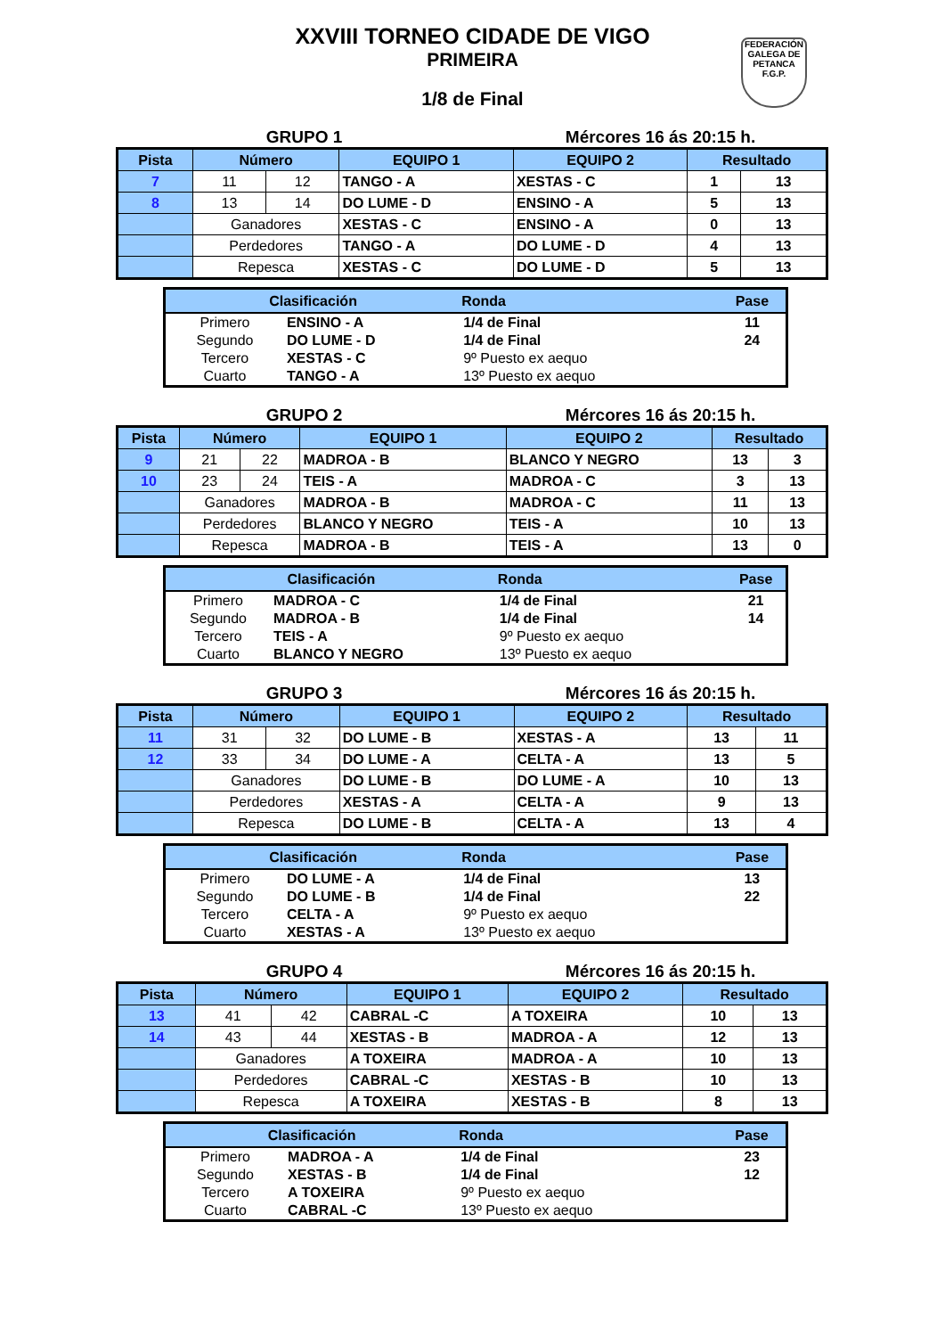XXVIII TORNEO CIDADE DE VIGO
PRIMEIRA
1/8 de Final
FEDERACIÓN GALEGA DE PETANCA
F.G.P.
GRUPO 1 Mércores 16 ás 20:15 h.
| Pista | Número | | EQUIPO 1 | EQUIPO 2 | Resultado | |
| --- | --- | --- | --- | --- | --- | --- |
| 7 | 11 | 12 | TANGO - A | XESTAS - C | 1 | 13 |
| 8 | 13 | 14 | DO LUME - D | ENSINO - A | 5 | 13 |
| | Ganadores | | XESTAS - C | ENSINO - A | 0 | 13 |
| | Perdedores | | TANGO - A | DO LUME - D | 4 | 13 |
| | Repesca | | XESTAS - C | DO LUME - D | 5 | 13 |
| Clasificación | | Ronda | Pase |
| --- | --- | --- | --- |
| Primero | ENSINO - A | 1/4 de Final | 11 |
| Segundo | DO LUME - D | 1/4 de Final | 24 |
| Tercero | XESTAS - C | 9º Puesto ex aequo | |
| Cuarto | TANGO - A | 13º Puesto ex aequo | |
GRUPO 2 Mércores 16 ás 20:15 h.
| Pista | Número | | EQUIPO 1 | EQUIPO 2 | Resultado | |
| --- | --- | --- | --- | --- | --- | --- |
| 9 | 21 | 22 | MADROA - B | BLANCO Y NEGRO | 13 | 3 |
| 10 | 23 | 24 | TEIS - A | MADROA - C | 3 | 13 |
| | Ganadores | | MADROA - B | MADROA - C | 11 | 13 |
| | Perdedores | | BLANCO Y NEGRO | TEIS - A | 10 | 13 |
| | Repesca | | MADROA - B | TEIS - A | 13 | 0 |
| Clasificación | | Ronda | Pase |
| --- | --- | --- | --- |
| Primero | MADROA - C | 1/4 de Final | 21 |
| Segundo | MADROA - B | 1/4 de Final | 14 |
| Tercero | TEIS - A | 9º Puesto ex aequo | |
| Cuarto | BLANCO Y NEGRO | 13º Puesto ex aequo | |
GRUPO 3 Mércores 16 ás 20:15 h.
| Pista | Número | | EQUIPO 1 | EQUIPO 2 | Resultado | |
| --- | --- | --- | --- | --- | --- | --- |
| 11 | 31 | 32 | DO LUME - B | XESTAS - A | 13 | 11 |
| 12 | 33 | 34 | DO LUME - A | CELTA - A | 13 | 5 |
| | Ganadores | | DO LUME - B | DO LUME - A | 10 | 13 |
| | Perdedores | | XESTAS - A | CELTA - A | 9 | 13 |
| | Repesca | | DO LUME - B | CELTA - A | 13 | 4 |
| Clasificación | | Ronda | Pase |
| --- | --- | --- | --- |
| Primero | DO LUME - A | 1/4 de Final | 13 |
| Segundo | DO LUME - B | 1/4 de Final | 22 |
| Tercero | CELTA - A | 9º Puesto ex aequo | |
| Cuarto | XESTAS - A | 13º Puesto ex aequo | |
GRUPO 4 Mércores 16 ás 20:15 h.
| Pista | Número | | EQUIPO 1 | EQUIPO 2 | Resultado | |
| --- | --- | --- | --- | --- | --- | --- |
| 13 | 41 | 42 | CABRAL -C | A TOXEIRA | 10 | 13 |
| 14 | 43 | 44 | XESTAS - B | MADROA - A | 12 | 13 |
| | Ganadores | | A TOXEIRA | MADROA - A | 10 | 13 |
| | Perdedores | | CABRAL -C | XESTAS - B | 10 | 13 |
| | Repesca | | A TOXEIRA | XESTAS - B | 8 | 13 |
| Clasificación | | Ronda | Pase |
| --- | --- | --- | --- |
| Primero | MADROA - A | 1/4 de Final | 23 |
| Segundo | XESTAS - B | 1/4 de Final | 12 |
| Tercero | A TOXEIRA | 9º Puesto ex aequo | |
| Cuarto | CABRAL -C | 13º Puesto ex aequo | |